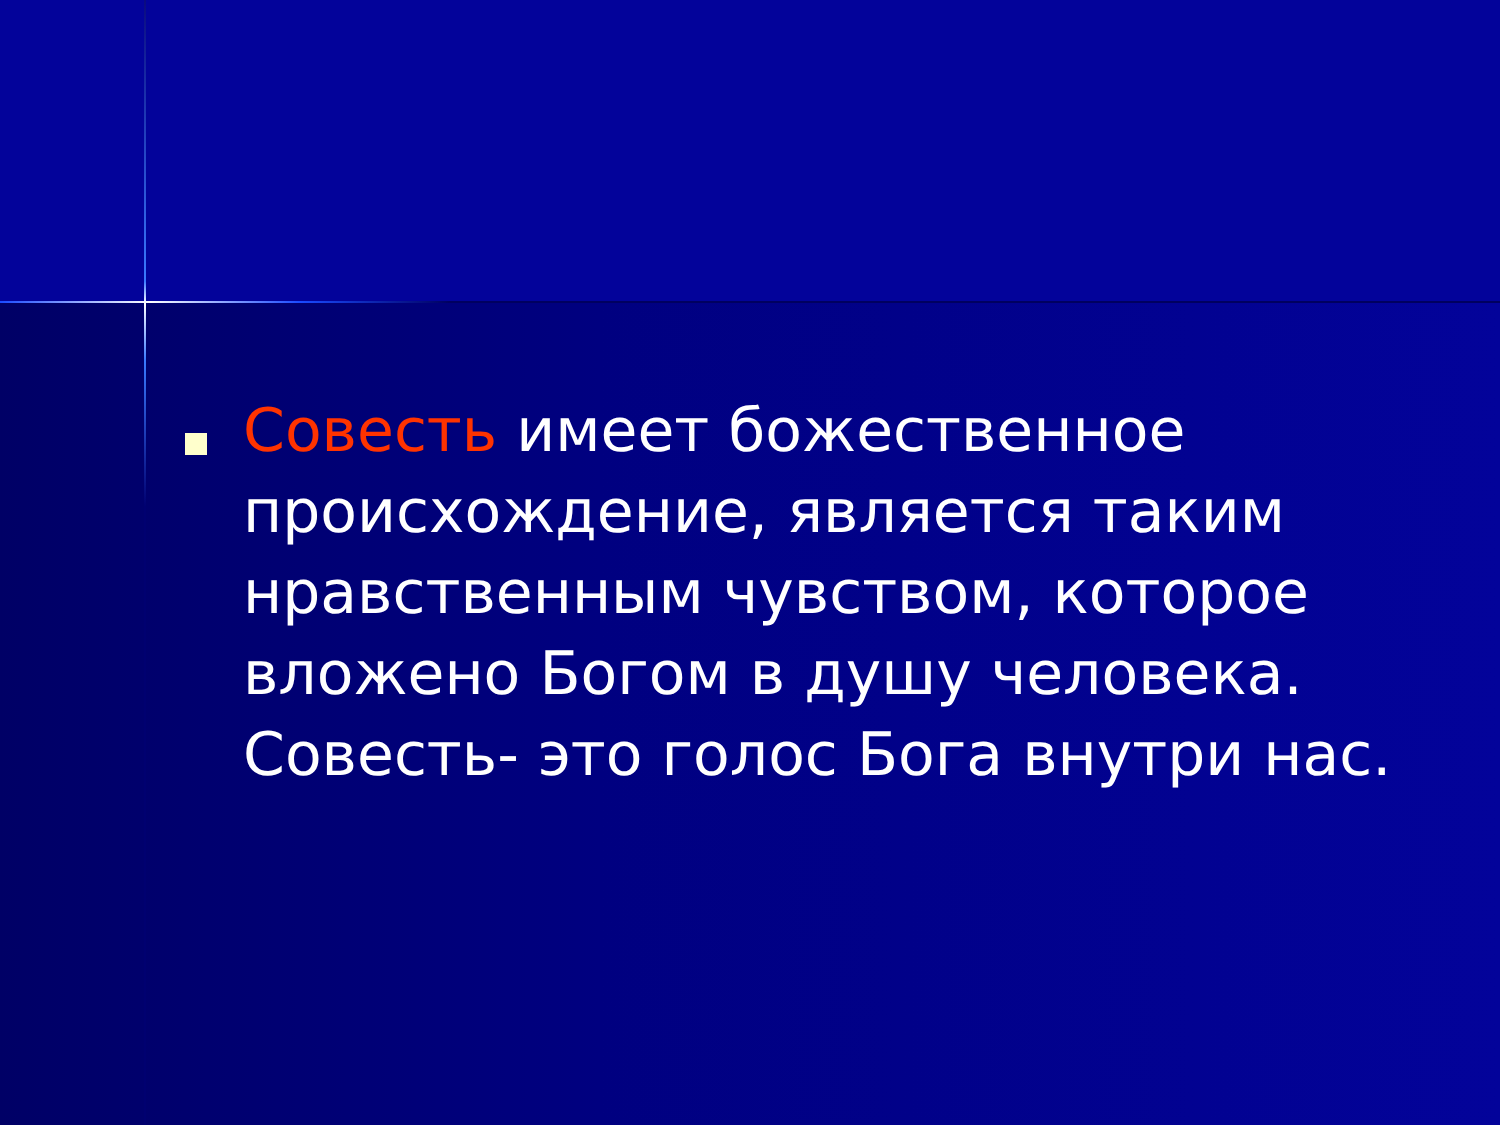Совесть имеет божественное происхождение, является таким нравственным чувством, которое вложено Богом в душу человека. Совесть- это голос Бога внутри нас.